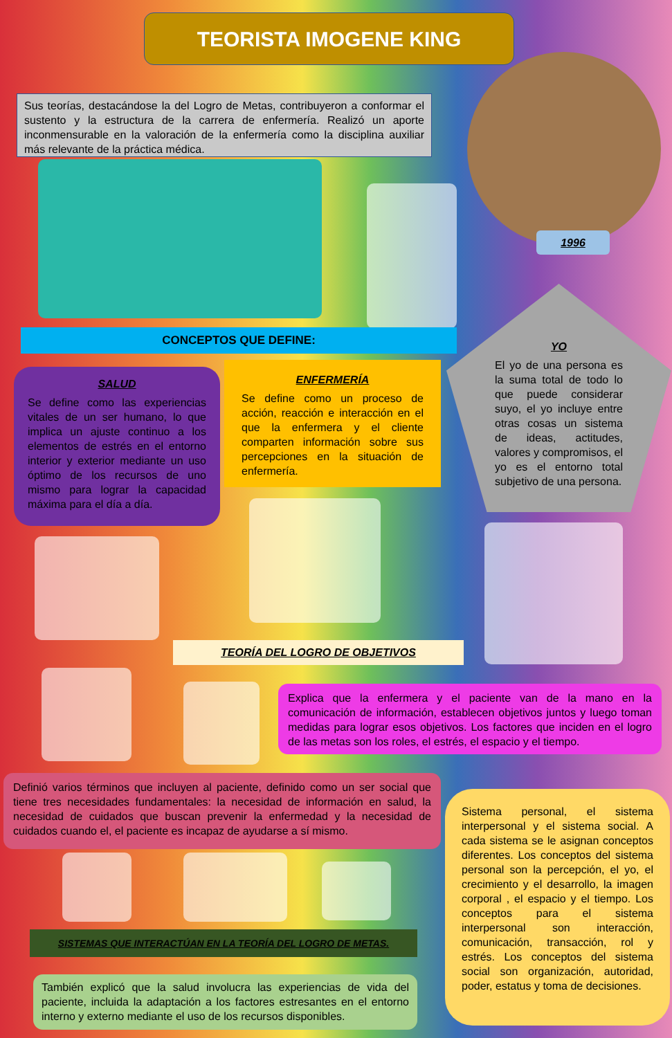TEORISTA IMOGENE KING
Sus teorías, destacándose la del Logro de Metas, contribuyeron a conformar el sustento y la estructura de la carrera de enfermería. Realizó un aporte inconmensurable en la valoración de la enfermería como la disciplina auxiliar más relevante de la práctica médica.
1996
CONCEPTOS QUE DEFINE:
SALUD
Se define como las experiencias vitales de un ser humano, lo que implica un ajuste continuo a los elementos de estrés en el entorno interior y exterior mediante un uso óptimo de los recursos de uno mismo para lograr la capacidad máxima para el día a día.
ENFERMERÍA
Se define como un proceso de acción, reacción e interacción en el que la enfermera y el cliente comparten información sobre sus percepciones en la situación de enfermería.
YO
El yo de una persona es la suma total de todo lo que puede considerar suyo, el yo incluye entre otras cosas un sistema de ideas, actitudes, valores y compromisos, el yo es el entorno total subjetivo de una persona.
TEORÍA DEL LOGRO DE OBJETIVOS
Explica que la enfermera y el paciente van de la mano en la comunicación de información, establecen objetivos juntos y luego toman medidas para lograr esos objetivos. Los factores que inciden en el logro de las metas son los roles, el estrés, el espacio y el tiempo.
Definió varios términos que incluyen al paciente, definido como un ser social que tiene tres necesidades fundamentales: la necesidad de información en salud, la necesidad de cuidados que buscan prevenir la enfermedad y la necesidad de cuidados cuando el, el paciente es incapaz de ayudarse a sí mismo.
Sistema personal, el sistema interpersonal y el sistema social. A cada sistema se le asignan conceptos diferentes. Los conceptos del sistema personal son la percepción, el yo, el crecimiento y el desarrollo, la imagen corporal , el espacio y el tiempo. Los conceptos para el sistema interpersonal son interacción, comunicación, transacción, rol y estrés. Los conceptos del sistema social son organización, autoridad, poder, estatus y toma de decisiones.
SISTEMAS QUE INTERACTÚAN EN LA TEORÍA DEL LOGRO DE METAS.
También explicó que la salud involucra las experiencias de vida del paciente, incluida la adaptación a los factores estresantes en el entorno interno y externo mediante el uso de los recursos disponibles.